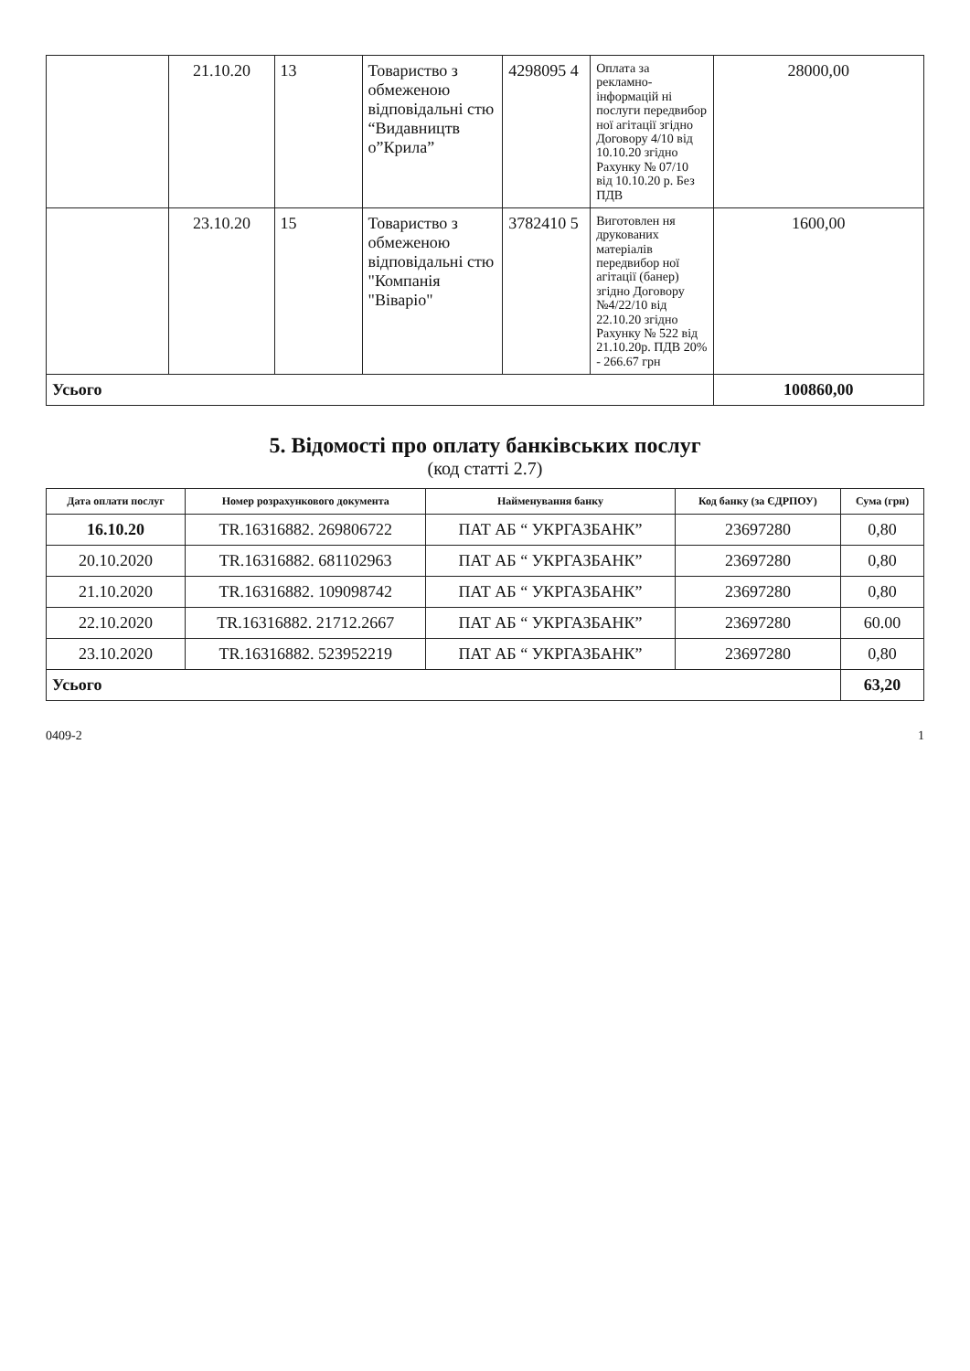| | 21.10.20 | 13 | Товариство з обмеженою відповідальні стю “Видавництв о”Крила” | 4298095 4 | Оплата за рекламно-інформацій ні послуги передвибор ної агітації згідно Договору 4/10 від 10.10.20 згідно Рахунку № 07/10 від 10.10.20 р. Без ПДВ | 28000,00 |
| | 23.10.20 | 15 | Товариство з обмеженою відповідальні стю "Компанія "Віваріо" | 3782410 5 | Виготовлен ня друкованих матеріалів передвибор ної агітації (банер) згідно Договору №4/22/10 від 22.10.20 згідно Рахунку № 522 від 21.10.20р. ПДВ 20% - 266.67 грн | 1600,00 |
| Усього | | | | | | 100860,00 |
5. Відомості про оплату банківських послуг
(код статті 2.7)
| Дата оплати послуг | Номер розрахункового документа | Найменування банку | Код банку (за ЄДРПОУ) | Сума (грн) |
| --- | --- | --- | --- | --- |
| 16.10.20 | TR.16316882. 269806722 | ПАТ АБ “ УКРГАЗБАНК” | 23697280 | 0,80 |
| 20.10.2020 | TR.16316882. 681102963 | ПАТ АБ “ УКРГАЗБАНК” | 23697280 | 0,80 |
| 21.10.2020 | TR.16316882. 109098742 | ПАТ АБ “ УКРГАЗБАНК” | 23697280 | 0,80 |
| 22.10.2020 | TR.16316882. 21712.2667 | ПАТ АБ “ УКРГАЗБАНК” | 23697280 | 60.00 |
| 23.10.2020 | TR.16316882. 523952219 | ПАТ АБ “ УКРГАЗБАНК” | 23697280 | 0,80 |
| Усього | | | | 63,20 |
0409-2 1